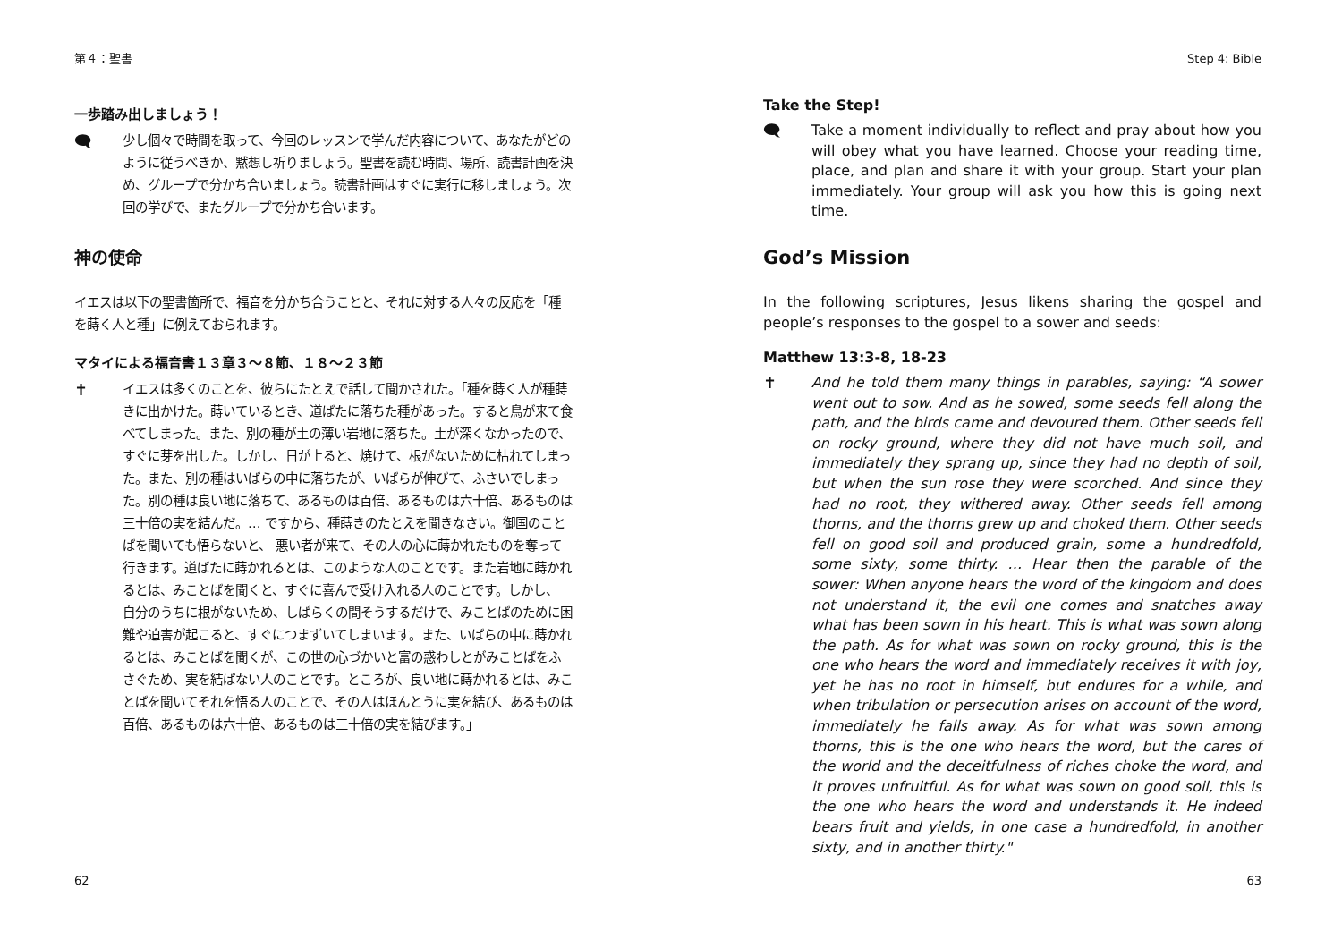第４：聖書
一歩踏み出しましょう！
🗨
少し個々で時間を取って、今回のレッスンで学んだ内容について、あなたがどのように従うべきか、黙想し祈りましょう。聖書を読む時間、場所、読書計画を決め、グループで分かち合いましょう。読書計画はすぐに実行に移しましょう。次回の学びで、またグループで分かち合います。
神の使命
イエスは以下の聖書箇所で、福音を分かち合うことと、それに対する人々の反応を「種を蒔く人と種」に例えておられます。
マタイによる福音書１３章３〜８節、１８〜２３節
✝
イエスは多くのことを、彼らにたとえで話して聞かされた。「種を蒔く人が種蒔きに出かけた。蒔いているとき、道ばたに落ちた種があった。すると鳥が来て食べてしまった。また、別の種が土の薄い岩地に落ちた。土が深くなかったので、すぐに芽を出した。しかし、日が上ると、焼けて、根がないために枯れてしまった。また、別の種はいばらの中に落ちたが、いばらが伸びて、ふさいでしまった。別の種は良い地に落ちて、あるものは百倍、あるものは六十倍、あるものは三十倍の実を結んだ。… ですから、種蒔きのたとえを聞きなさい。御国のことばを聞いても悟らないと、 悪い者が来て、その人の心に蒔かれたものを奪って行きます。道ばたに蒔かれるとは、このような人のことです。また岩地に蒔かれるとは、みことばを聞くと、すぐに喜んで受け入れる人のことです。しかし、 自分のうちに根がないため、しばらくの間そうするだけで、みことばのために困難や迫害が起こると、すぐにつまずいてしまいます。また、いばらの中に蒔かれるとは、みことばを聞くが、この世の心づかいと富の惑わしとがみことばをふさぐため、実を結ばない人のことです。ところが、良い地に蒔かれるとは、みことばを聞いてそれを悟る人のことで、その人はほんとうに実を結び、あるものは百倍、あるものは六十倍、あるものは三十倍の実を結びます。」
62
Step 4: Bible
Take the Step!
🗨 Take a moment individually to reflect and pray about how you will obey what you have learned. Choose your reading time, place, and plan and share it with your group. Start your plan immediately. Your group will ask you how this is going next time.
God’s Mission
In the following scriptures, Jesus likens sharing the gospel and people’s responses to the gospel to a sower and seeds:
Matthew 13:3-8, 18-23
✝ And he told them many things in parables, saying: “A sower went out to sow. And as he sowed, some seeds fell along the path, and the birds came and devoured them. Other seeds fell on rocky ground, where they did not have much soil, and immediately they sprang up, since they had no depth of soil, but when the sun rose they were scorched. And since they had no root, they withered away. Other seeds fell among thorns, and the thorns grew up and choked them. Other seeds fell on good soil and produced grain, some a hundredfold, some sixty, some thirty. … Hear then the parable of the sower: When anyone hears the word of the kingdom and does not understand it, the evil one comes and snatches away what has been sown in his heart. This is what was sown along the path. As for what was sown on rocky ground, this is the one who hears the word and immediately receives it with joy, yet he has no root in himself, but endures for a while, and when tribulation or persecution arises on account of the word, immediately he falls away. As for what was sown among thorns, this is the one who hears the word, but the cares of the world and the deceitfulness of riches choke the word, and it proves unfruitful. As for what was sown on good soil, this is the one who hears the word and understands it. He indeed bears fruit and yields, in one case a hundredfold, in another sixty, and in another thirty."
63